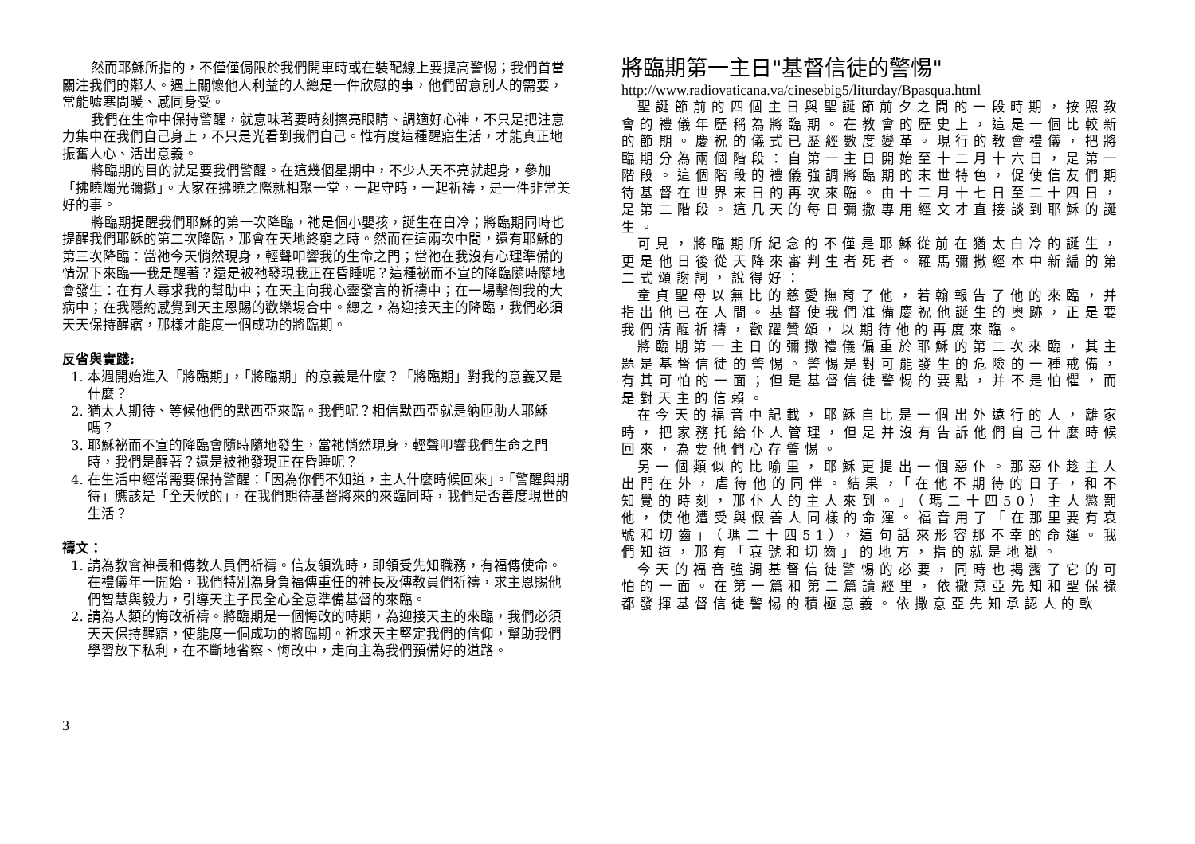然而耶穌所指的，不僅僅侷限於我們開車時或在裝配線上要提高警惕；我們首當關注我們的鄰人。遇上關懷他人利益的人總是一件欣慰的事，他們留意別人的需要，常能噓寒問暖、感同身受。
我們在生命中保持警醒，就意味著要時刻擦亮眼睛、調適好心神，不只是把注意力集中在我們自己身上，不只是光看到我們自己。惟有度這種醒寤生活，才能真正地振奮人心、活出意義。
將臨期的目的就是要我們警醒。在這幾個星期中，不少人天不亮就起身，參加「拂曉燭光彌撒」。大家在拂曉之際就相聚一堂，一起守時，一起祈禱，是一件非常美好的事。
將臨期提醒我們耶穌的第一次降臨，祂是個小嬰孩，誕生在白冷；將臨期同時也提醒我們耶穌的第二次降臨，那會在天地終窮之時。然而在這兩次中間，還有耶穌的第三次降臨：當祂今天悄然現身，輕聲叩響我的生命之門；當祂在我沒有心理準備的情況下來臨──我是醒著？還是被祂發現我正在昏睡呢？這種祕而不宣的降臨隨時隨地會發生：在有人尋求我的幫助中；在天主向我心靈發言的祈禱中；在一場擊倒我的大病中；在我隱約感覺到天主恩賜的歡樂場合中。總之，為迎接天主的降臨，我們必須天天保持醒寤，那樣才能度一個成功的將臨期。
反省與實踐:
1. 本週開始進入「將臨期」，「將臨期」的意義是什麼？「將臨期」對我的意義又是什麼？
2. 猶太人期待、等候他們的默西亞來臨。我們呢？相信默西亞就是納匝肋人耶穌嗎？
3. 耶穌祕而不宣的降臨會隨時隨地發生，當祂悄然現身，輕聲叩響我們生命之門時，我們是醒著？還是被祂發現正在昏睡呢？
4. 在生活中經常需要保持警醒：「因為你們不知道，主人什麼時候回來」。「警醒與期待」應該是「全天候的」，在我們期待基督將來的來臨同時，我們是否善度現世的生活？
禱文：
1. 請為教會神長和傳教人員們祈禱。信友領洗時，即領受先知職務，有福傳使命。在禮儀年一開始，我們特別為身負福傳重任的神長及傳教員們祈禱，求主恩賜他們智慧與毅力，引導天主子民全心全意準備基督的來臨。
2. 請為人類的悔改祈禱。將臨期是一個悔改的時期，為迎接天主的來臨，我們必須天天保持醒寤，使能度一個成功的將臨期。祈求天主堅定我們的信仰，幫助我們學習放下私利，在不斷地省察、悔改中，走向主為我們預備好的道路。
將臨期第一主日"基督信徒的警惕"
http://www.radiovaticana.va/cinesebig5/liturday/Bpasqua.html
聖誕節前的四個主日與聖誕節前夕之間的一段時期，按照教會的禮儀年歷稱為將臨期。在教會的歷史上，這是一個比較新的節期。慶祝的儀式已歷經數度變革。現行的教會禮儀，把將臨期分為兩個階段：自第一主日開始至十二月十六日，是第一階段。這個階段的禮儀強調將臨期的末世特色，促使信友們期待基督在世界末日的再次來臨。由十二月十七日至二十四日，是第二階段。這几天的每日彌撒專用經文才直接談到耶穌的誕生。
可見，將臨期所紀念的不僅是耶穌從前在猶太白冷的誕生，更是他日後從天降來審判生者死者。羅馬彌撒經本中新編的第二式頌謝詞，說得好：
童貞聖母以無比的慈愛撫育了他，若翰報告了他的來臨，并指出他已在人間。基督使我們准備慶祝他誕生的奧跡，正是要我們清醒祈禱，歡躍贊頌，以期待他的再度來臨。
將臨期第一主日的彌撒禮儀偏重於耶穌的第二次來臨，其主題是基督信徒的警惕。警惕是對可能發生的危險的一種戒備，有其可怕的一面；但是基督信徒警惕的要點，并不是怕懼，而是對天主的信賴。
在今天的福音中記載，耶穌自比是一個出外遠行的人，離家時，把家務托給仆人管理，但是并沒有告訴他們自己什麼時候回來，為要他們心存警惕。
另一個類似的比喻里，耶穌更提出一個惡仆。那惡仆趁主人出門在外，虐待他的同伴。結果，「在他不期待的日子，和不知覺的時刻，那仆人的主人來到。」（瑪二十四50）主人懲罰他，使他遭受與假善人同樣的命運。福音用了「在那里要有哀號和切齒」（瑪二十四51），這句話來形容那不幸的命運。我們知道，那有「哀號和切齒」的地方，指的就是地獄。
今天的福音強調基督信徒警惕的必要，同時也揭露了它的可怕的一面。在第一篇和第二篇讀經里，依撒意亞先知和聖保祿都發揮基督信徒警惕的積極意義。依撒意亞先知承認人的軟
3